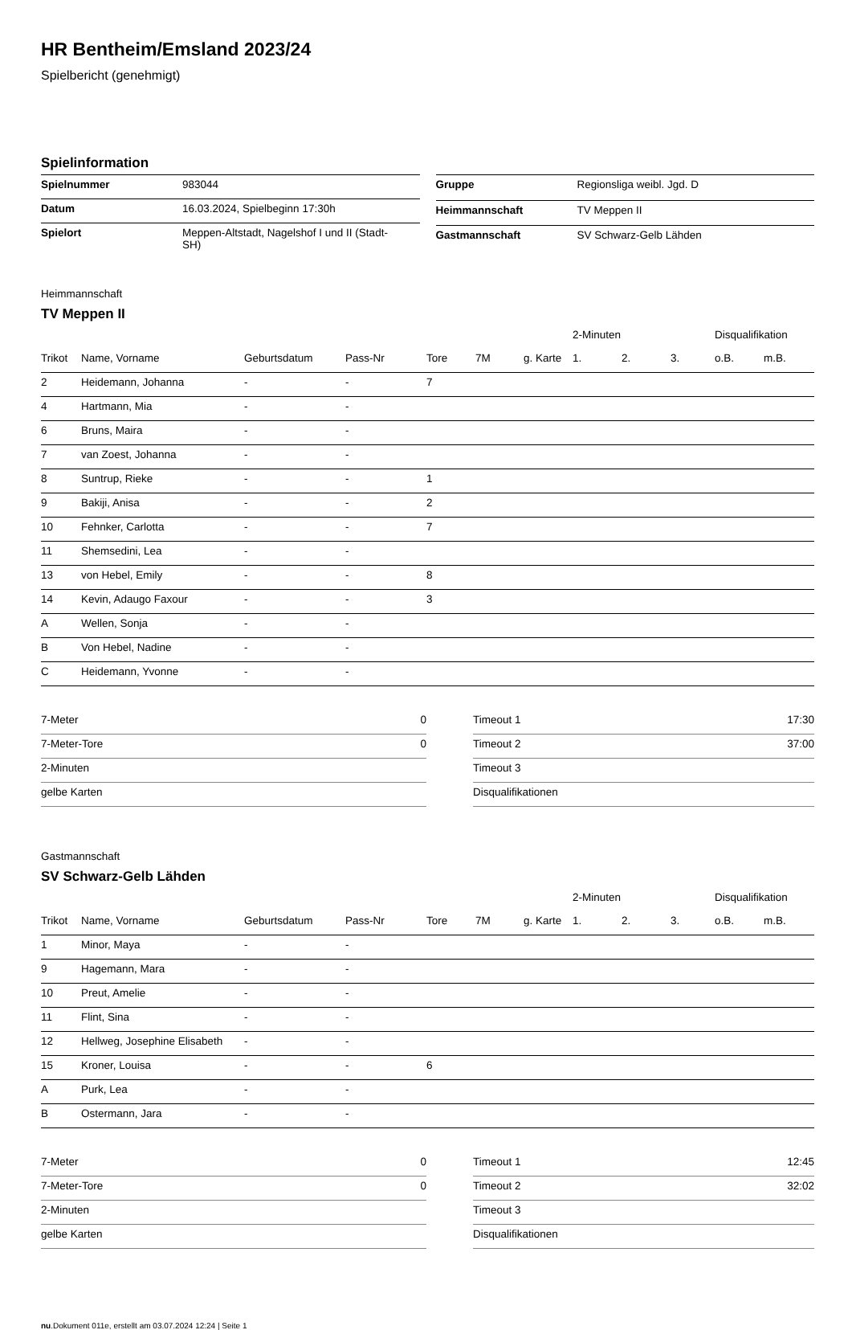HR Bentheim/Emsland 2023/24
Spielbericht (genehmigt)
Spielinformation
| Spielnummer | 983044 |
| Datum | 16.03.2024, Spielbeginn 17:30h |
| Spielort | Meppen-Altstadt, Nagelshof I und II (Stadt- SH) |
| Gruppe | Regionsliga weibl. Jgd. D |
| Heimmannschaft | TV Meppen II |
| Gastmannschaft | SV Schwarz-Gelb Lähden |
Heimmannschaft
TV Meppen II
| | | | | | | | 2-Minuten | | | Disqualifikation | |
| --- | --- | --- | --- | --- | --- | --- | --- | --- | --- | --- | --- |
| Trikot | Name, Vorname | Geburtsdatum | Pass-Nr | Tore | 7M | g. Karte | 1. | 2. | 3. | o.B. | m.B. |
| 2 | Heidemann, Johanna | - | - | 7 | | | | | | | |
| 4 | Hartmann, Mia | - | - | | | | | | | | |
| 6 | Bruns, Maira | - | - | | | | | | | | |
| 7 | van Zoest, Johanna | - | - | | | | | | | | |
| 8 | Suntrup, Rieke | - | - | 1 | | | | | | | |
| 9 | Bakiji, Anisa | - | - | 2 | | | | | | | |
| 10 | Fehnker, Carlotta | - | - | 7 | | | | | | | |
| 11 | Shemsedini, Lea | - | - | | | | | | | | |
| 13 | von Hebel, Emily | - | - | 8 | | | | | | | |
| 14 | Kevin, Adaugo Faxour | - | - | 3 | | | | | | | |
| A | Wellen, Sonja | - | - | | | | | | | | |
| B | Von Hebel, Nadine | - | - | | | | | | | | |
| C | Heidemann, Yvonne | - | - | | | | | | | | |
| 7-Meter | 0 |
| 7-Meter-Tore | 0 |
| 2-Minuten | |
| gelbe Karten | |
| Timeout 1 | 17:30 |
| Timeout 2 | 37:00 |
| Timeout 3 | |
| Disqualifikationen | |
Gastmannschaft
SV Schwarz-Gelb Lähden
| | | | | | | | 2-Minuten | | | Disqualifikation | |
| --- | --- | --- | --- | --- | --- | --- | --- | --- | --- | --- | --- |
| Trikot | Name, Vorname | Geburtsdatum | Pass-Nr | Tore | 7M | g. Karte | 1. | 2. | 3. | o.B. | m.B. |
| 1 | Minor, Maya | - | - | | | | | | | | |
| 9 | Hagemann, Mara | - | - | | | | | | | | |
| 10 | Preut, Amelie | - | - | | | | | | | | |
| 11 | Flint, Sina | - | - | | | | | | | | |
| 12 | Hellweg, Josephine Elisabeth | - | - | | | | | | | | |
| 15 | Kroner, Louisa | - | - | 6 | | | | | | | |
| A | Purk, Lea | - | - | | | | | | | | |
| B | Ostermann, Jara | - | - | | | | | | | | |
| 7-Meter | 0 |
| 7-Meter-Tore | 0 |
| 2-Minuten | |
| gelbe Karten | |
| Timeout 1 | 12:45 |
| Timeout 2 | 32:02 |
| Timeout 3 | |
| Disqualifikationen | |
nu.Dokument 011e, erstellt am 03.07.2024 12:24 | Seite 1